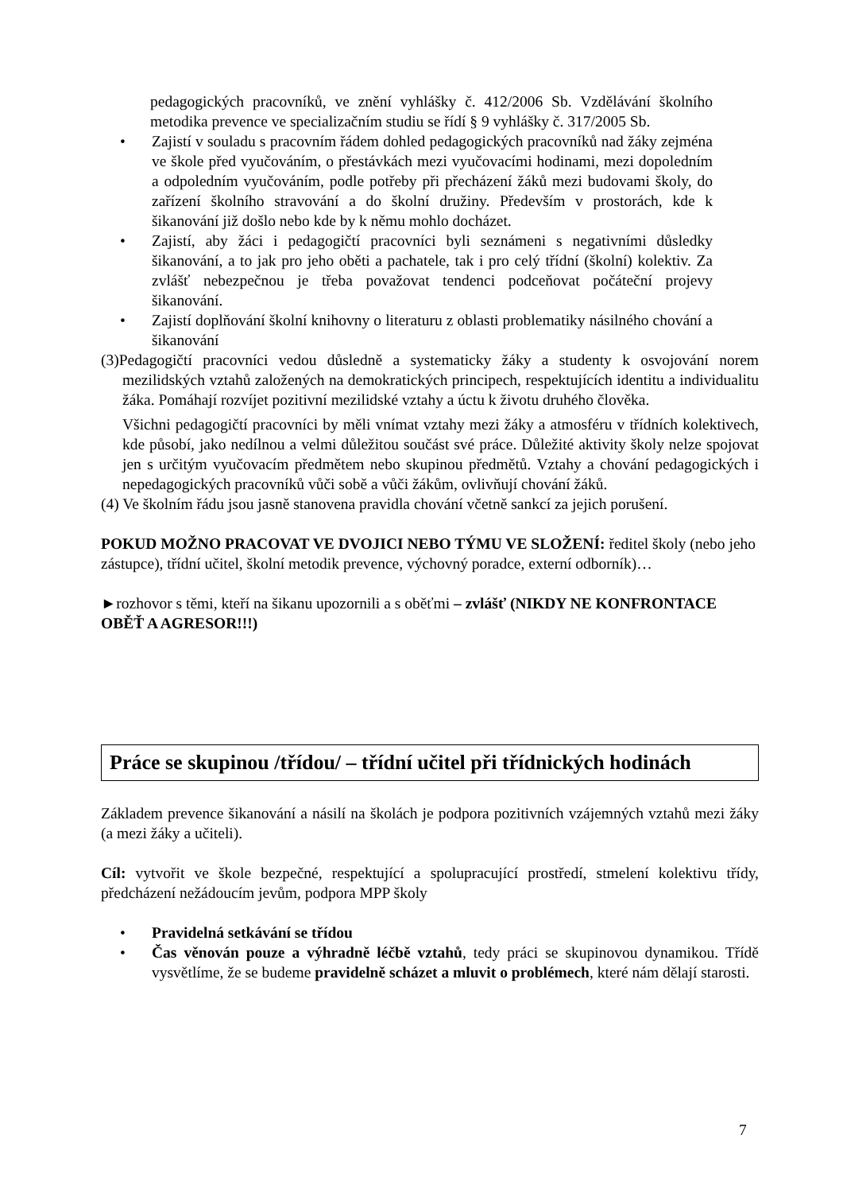pedagogických pracovníků, ve znění vyhlášky č. 412/2006 Sb. Vzdělávání školního metodika prevence ve specializačním studiu se řídí § 9 vyhlášky č. 317/2005 Sb.
• Zajistí v souladu s pracovním řádem dohled pedagogických pracovníků nad žáky zejména ve škole před vyučováním, o přestávkách mezi vyučovacími hodinami, mezi dopoledním a odpoledním vyučováním, podle potřeby při přecházení žáků mezi budovami školy, do zařízení školního stravování a do školní družiny. Především v prostorách, kde k šikanování již došlo nebo kde by k němu mohlo docházet.
• Zajistí, aby žáci i pedagogičtí pracovníci byli seznámeni s negativními důsledky šikanování, a to jak pro jeho oběti a pachatele, tak i pro celý třídní (školní) kolektiv. Za zvlášť nebezpečnou je třeba považovat tendenci podceňovat počáteční projevy šikanování.
• Zajistí doplňování školní knihovny o literaturu z oblasti problematiky násilného chování a šikanování
(3)Pedagogičtí pracovníci vedou důsledně a systematicky žáky a studenty k osvojování norem mezilidských vztahů založených na demokratických principech, respektujících identitu a individualitu žáka. Pomáhají rozvíjet pozitivní mezilidské vztahy a úctu k životu druhého člověka.
Všichni pedagogičtí pracovníci by měli vnímat vztahy mezi žáky a atmosféru v třídních kolektivech, kde působí, jako nedílnou a velmi důležitou součást své práce. Důležité aktivity školy nelze spojovat jen s určitým vyučovacím předmětem nebo skupinou předmětů. Vztahy a chování pedagogických i nepedagogických pracovníků vůči sobě a vůči žákům, ovlivňují chování žáků.
(4) Ve školním řádu jsou jasně stanovena pravidla chování včetně sankcí za jejich porušení.
POKUD MOŽNO PRACOVAT VE DVOJICI NEBO TÝMU VE SLOŽENÍ: ředitel školy (nebo jeho zástupce), třídní učitel, školní metodik prevence, výchovný poradce, externí odborník)…
►rozhovor s těmi, kteří na šikanu upozornili a s oběťmi – zvlášť (NIKDY NE KONFRONTACE OBĚŤ A AGRESOR!!!)
Práce se skupinou /třídou/ – třídní učitel při třídnických hodinách
Základem prevence šikanování a násilí na školách je podpora pozitivních vzájemných vztahů mezi žáky (a mezi žáky a učiteli).
Cíl: vytvořit ve škole bezpečné, respektující a spolupracující prostředí, stmelení kolektivu třídy, předcházení nežádoucím jevům, podpora MPP školy
• Pravidelná setkávání se třídou
• Čas věnován pouze a výhradně léčbě vztahů, tedy práci se skupinovou dynamikou. Třídě vysvětlíme, že se budeme pravidelně scházet a mluvit o problémech, které nám dělají starosti.
7